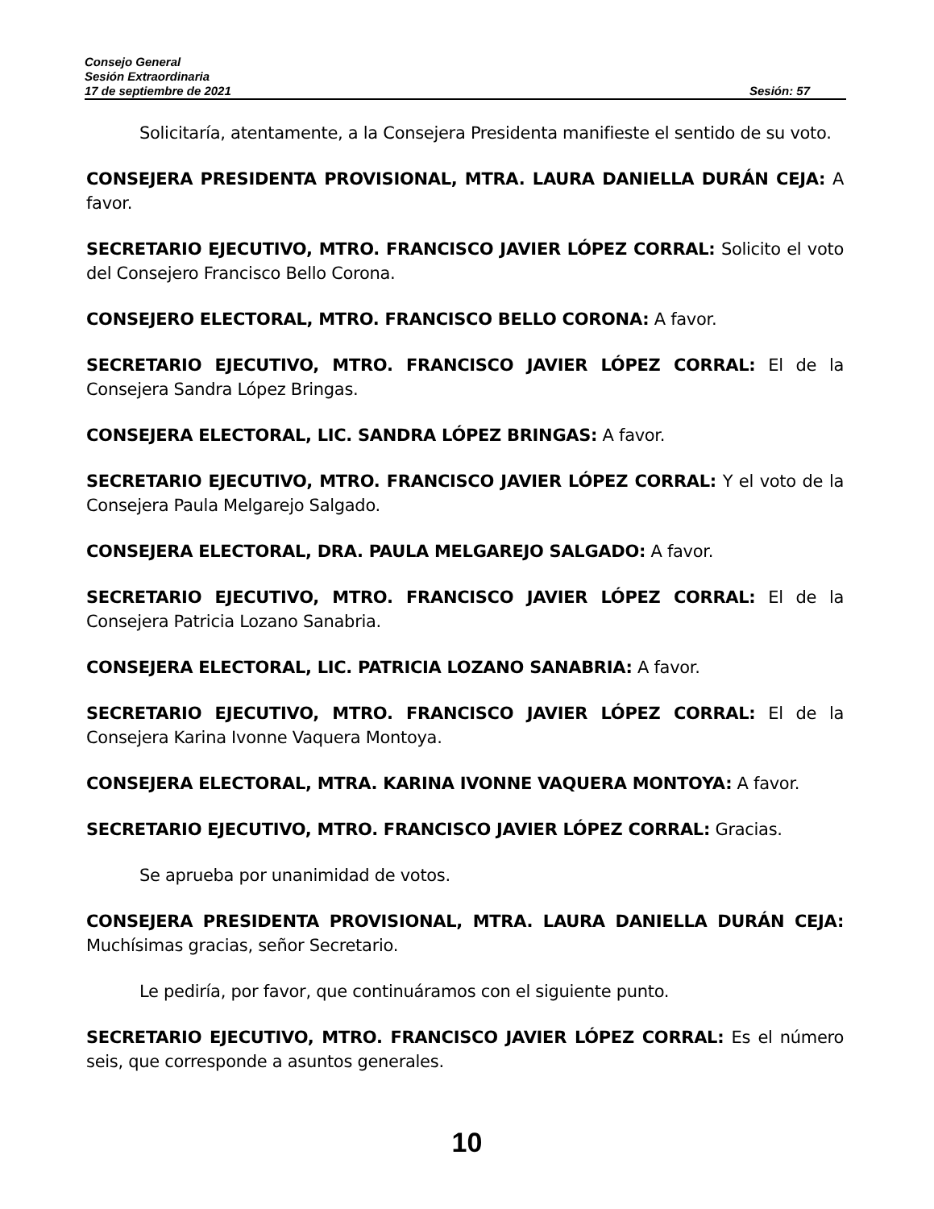Consejo General
Sesión Extraordinaria
17 de septiembre de 2021 Sesión: 57
Solicitaría, atentamente, a la Consejera Presidenta manifieste el sentido de su voto.
CONSEJERA PRESIDENTA PROVISIONAL, MTRA. LAURA DANIELLA DURÁN CEJA: A favor.
SECRETARIO EJECUTIVO, MTRO. FRANCISCO JAVIER LÓPEZ CORRAL: Solicito el voto del Consejero Francisco Bello Corona.
CONSEJERO ELECTORAL, MTRO. FRANCISCO BELLO CORONA: A favor.
SECRETARIO EJECUTIVO, MTRO. FRANCISCO JAVIER LÓPEZ CORRAL: El de la Consejera Sandra López Bringas.
CONSEJERA ELECTORAL, LIC. SANDRA LÓPEZ BRINGAS: A favor.
SECRETARIO EJECUTIVO, MTRO. FRANCISCO JAVIER LÓPEZ CORRAL: Y el voto de la Consejera Paula Melgarejo Salgado.
CONSEJERA ELECTORAL, DRA. PAULA MELGAREJO SALGADO: A favor.
SECRETARIO EJECUTIVO, MTRO. FRANCISCO JAVIER LÓPEZ CORRAL: El de la Consejera Patricia Lozano Sanabria.
CONSEJERA ELECTORAL, LIC. PATRICIA LOZANO SANABRIA: A favor.
SECRETARIO EJECUTIVO, MTRO. FRANCISCO JAVIER LÓPEZ CORRAL: El de la Consejera Karina Ivonne Vaquera Montoya.
CONSEJERA ELECTORAL, MTRA. KARINA IVONNE VAQUERA MONTOYA: A favor.
SECRETARIO EJECUTIVO, MTRO. FRANCISCO JAVIER LÓPEZ CORRAL: Gracias.
Se aprueba por unanimidad de votos.
CONSEJERA PRESIDENTA PROVISIONAL, MTRA. LAURA DANIELLA DURÁN CEJA: Muchísimas gracias, señor Secretario.
Le pediría, por favor, que continuáramos con el siguiente punto.
SECRETARIO EJECUTIVO, MTRO. FRANCISCO JAVIER LÓPEZ CORRAL: Es el número seis, que corresponde a asuntos generales.
10